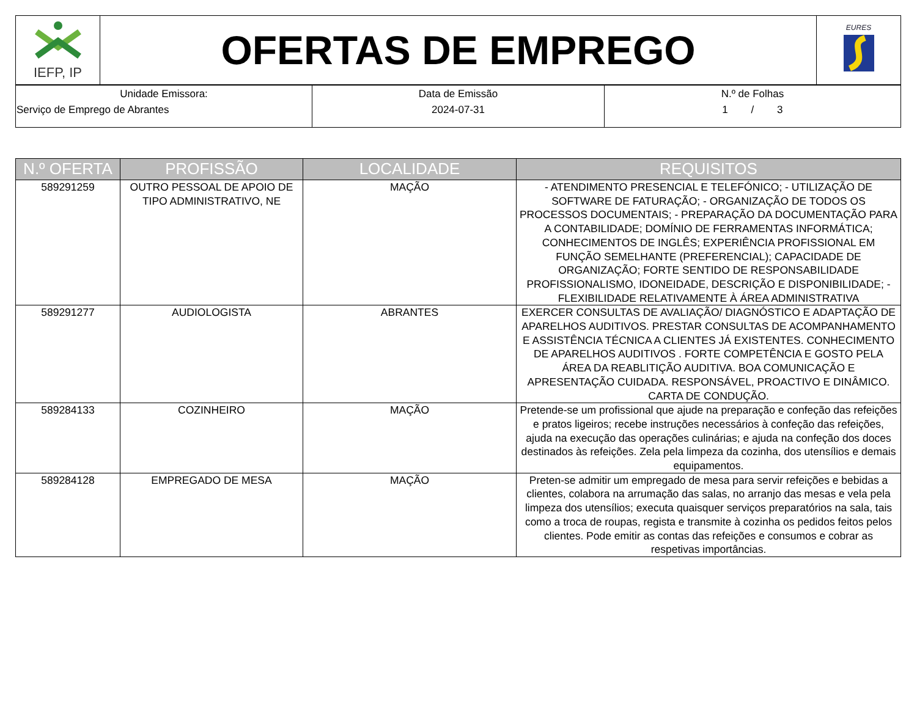| IEFP, IP | OFERTAS DE EMPREGO | EURES |
| Unidade Emissora: Serviço de Emprego de Abrantes | Data de Emissão 2024-07-31 | N.º de Folhas 1 / 3 |
| N.º OFERTA | PROFISSÃO | LOCALIDADE | REQUISITOS |
| --- | --- | --- | --- |
| 589291259 | OUTRO PESSOAL DE APOIO DE TIPO ADMINISTRATIVO, NE | MAÇÃO | - ATENDIMENTO PRESENCIAL E TELEFÓNICO; - UTILIZAÇÃO DE SOFTWARE DE FATURAÇÃO; - ORGANIZAÇÃO DE TODOS OS PROCESSOS DOCUMENTAIS; - PREPARAÇÃO DA DOCUMENTAÇÃO PARA A CONTABILIDADE; DOMÍNIO DE FERRAMENTAS INFORMÁTICA; CONHECIMENTOS DE INGLÊS; EXPERIÊNCIA PROFISSIONAL EM FUNÇÃO SEMELHANTE (PREFERENCIAL); CAPACIDADE DE ORGANIZAÇÃO; FORTE SENTIDO DE RESPONSABILIDADE PROFISSIONALISMO, IDONEIDADE, DESCRIÇÃO E DISPONIBILIDADE; - FLEXIBILIDADE RELATIVAMENTE À ÁREA ADMINISTRATIVA |
| 589291277 | AUDIOLOGISTA | ABRANTES | EXERCER CONSULTAS DE AVALIAÇÃO/ DIAGNÓSTICO E ADAPTAÇÃO DE APARELHOS AUDITIVOS. PRESTAR CONSULTAS DE ACOMPANHAMENTO E ASSISTÊNCIA TÉCNICA A CLIENTES JÁ EXISTENTES. CONHECIMENTO DE APARELHOS AUDITIVOS . FORTE COMPETÊNCIA E GOSTO PELA ÁREA DA REABLITIÇÃO AUDITIVA. BOA COMUNICAÇÃO E APRESENTAÇÃO CUIDADA. RESPONSÁVEL, PROACTIVO E DINÂMICO. CARTA DE CONDUÇÃO. |
| 589284133 | COZINHEIRO | MAÇÃO | Pretende-se um profissional que ajude na preparação e confeção das refeições e pratos ligeiros; recebe instruções necessários à confeção das refeições, ajuda na execução das operações culinárias; e ajuda na confeção dos doces destinados às refeições. Zela pela limpeza da cozinha, dos utensílios e demais equipamentos. |
| 589284128 | EMPREGADO DE MESA | MAÇÃO | Preten-se admitir um empregado de mesa para servir refeições e bebidas a clientes, colabora na arrumação das salas, no arranjo das mesas e vela pela limpeza dos utensílios; executa quaisquer serviços preparatórios na sala, tais como a troca de roupas, regista e transmite à cozinha os pedidos feitos pelos clientes. Pode emitir as contas das refeições e consumos e cobrar as respetivas importâncias. |